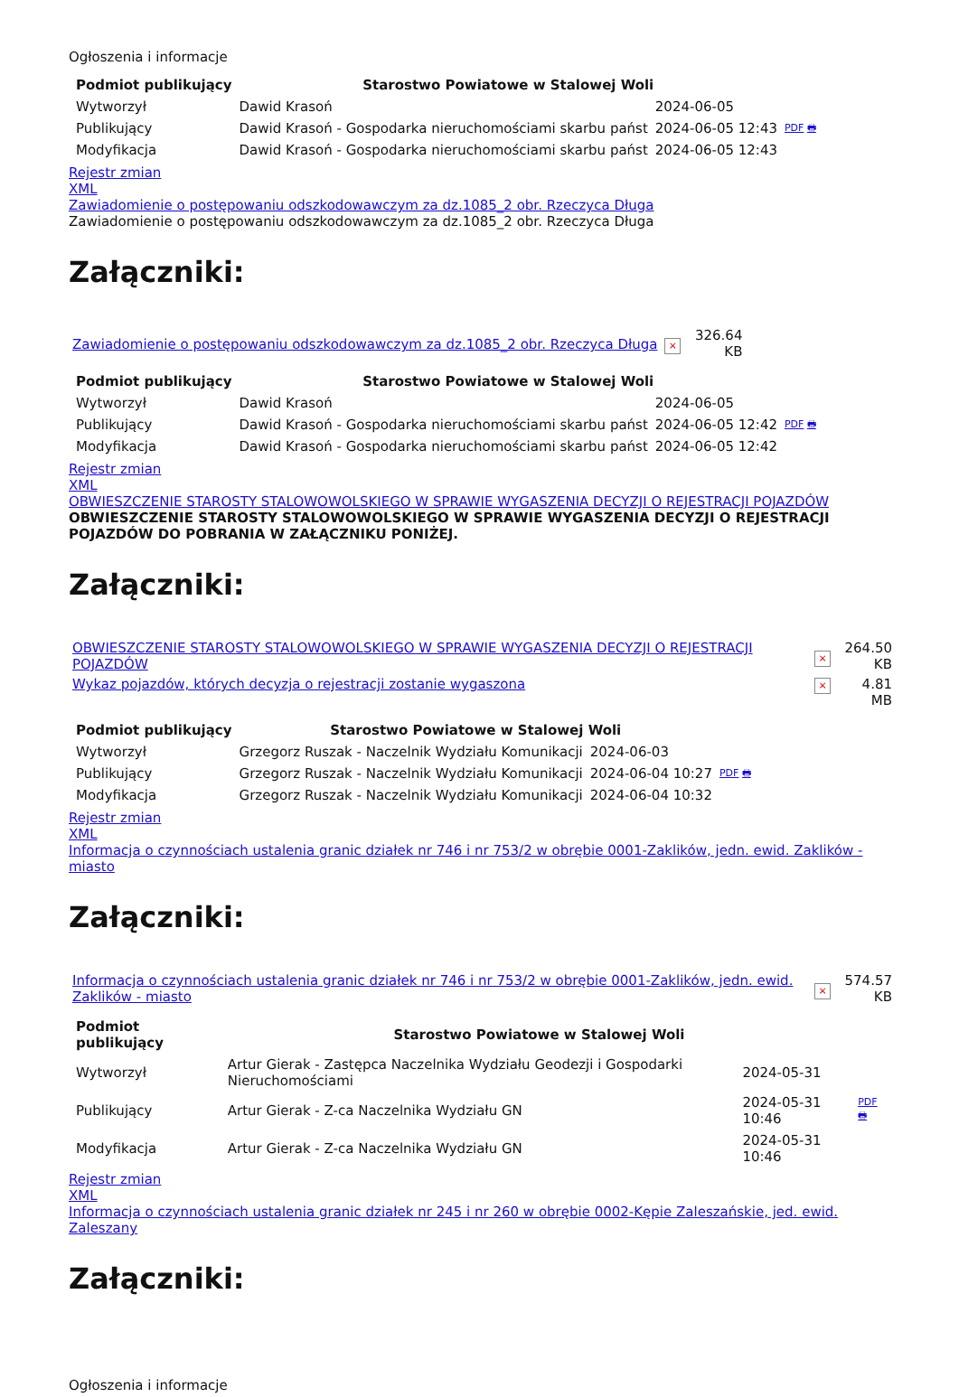Ogłoszenia i informacje
| Podmiot publikujący | Starostwo Powiatowe w Stalowej Woli | | |
| Wytworzył | Dawid Krasoń | 2024-06-05 | PDF 🖶 |
| Publikujący | Dawid Krasoń - Gospodarka nieruchomościami skarbu państ | 2024-06-05 12:43 | |
| Modyfikacja | Dawid Krasoń - Gospodarka nieruchomościami skarbu państ | 2024-06-05 12:43 | |
Rejestr zmian
XML
Zawiadomienie o postępowaniu odszkodowawczym za dz.1085_2 obr. Rzeczyca Długa
Zawiadomienie o postępowaniu odszkodowawczym za dz.1085_2 obr. Rzeczyca Długa
Załączniki:
| Zawiadomienie o postępowaniu odszkodowawczym za dz.1085_2 obr. Rzeczyca Długa | × | 326.64 KB |
| Podmiot publikujący | Starostwo Powiatowe w Stalowej Woli | | |
| Wytworzył | Dawid Krasoń | 2024-06-05 | PDF 🖶 |
| Publikujący | Dawid Krasoń - Gospodarka nieruchomościami skarbu państ | 2024-06-05 12:42 | |
| Modyfikacja | Dawid Krasoń - Gospodarka nieruchomościami skarbu państ | 2024-06-05 12:42 | |
Rejestr zmian
XML
OBWIESZCZENIE STAROSTY STALOWOWOLSKIEGO W SPRAWIE WYGASZENIA DECYZJI O REJESTRACJI POJAZDÓW
OBWIESZCZENIE STAROSTY STALOWOWOLSKIEGO W SPRAWIE WYGASZENIA DECYZJI O REJESTRACJI POJAZDÓW DO POBRANIA W ZAŁĄCZNIKU PONIŻEJ.
Załączniki:
| OBWIESZCZENIE STAROSTY STALOWOWOLSKIEGO W SPRAWIE WYGASZENIA DECYZJI O REJESTRACJI POJAZDÓW | × | 264.50 KB |
| Wykaz pojazdów, których decyzja o rejestracji zostanie wygaszona | × | 4.81 MB |
| Podmiot publikujący | Starostwo Powiatowe w Stalowej Woli | | |
| Wytworzył | Grzegorz Ruszak - Naczelnik Wydziału Komunikacji | 2024-06-03 | PDF 🖶 |
| Publikujący | Grzegorz Ruszak - Naczelnik Wydziału Komunikacji | 2024-06-04 10:27 | |
| Modyfikacja | Grzegorz Ruszak - Naczelnik Wydziału Komunikacji | 2024-06-04 10:32 | |
Rejestr zmian
XML
Informacja o czynnościach ustalenia granic działek nr 746 i nr 753/2 w obrębie 0001-Zaklików, jedn. ewid. Zaklików - miasto
Załączniki:
| Informacja o czynnościach ustalenia granic działek nr 746 i nr 753/2 w obrębie 0001-Zaklików, jedn. ewid. Zaklików - miasto | × | 574.57 KB |
| Podmiot publikujący | Starostwo Powiatowe w Stalowej Woli | | |
| Wytworzył | Artur Gierak - Zastępca Naczelnika Wydziału Geodezji i Gospodarki Nieruchomościami | 2024-05-31 | PDF 🖶 |
| Publikujący | Artur Gierak - Z-ca Naczelnika Wydziału GN | 2024-05-31 10:46 | |
| Modyfikacja | Artur Gierak - Z-ca Naczelnika Wydziału GN | 2024-05-31 10:46 | |
Rejestr zmian
XML
Informacja o czynnościach ustalenia granic działek nr 245 i nr 260 w obrębie 0002-Kępie Zaleszańskie, jed. ewid. Zaleszany
Załączniki:
Ogłoszenia i informacje